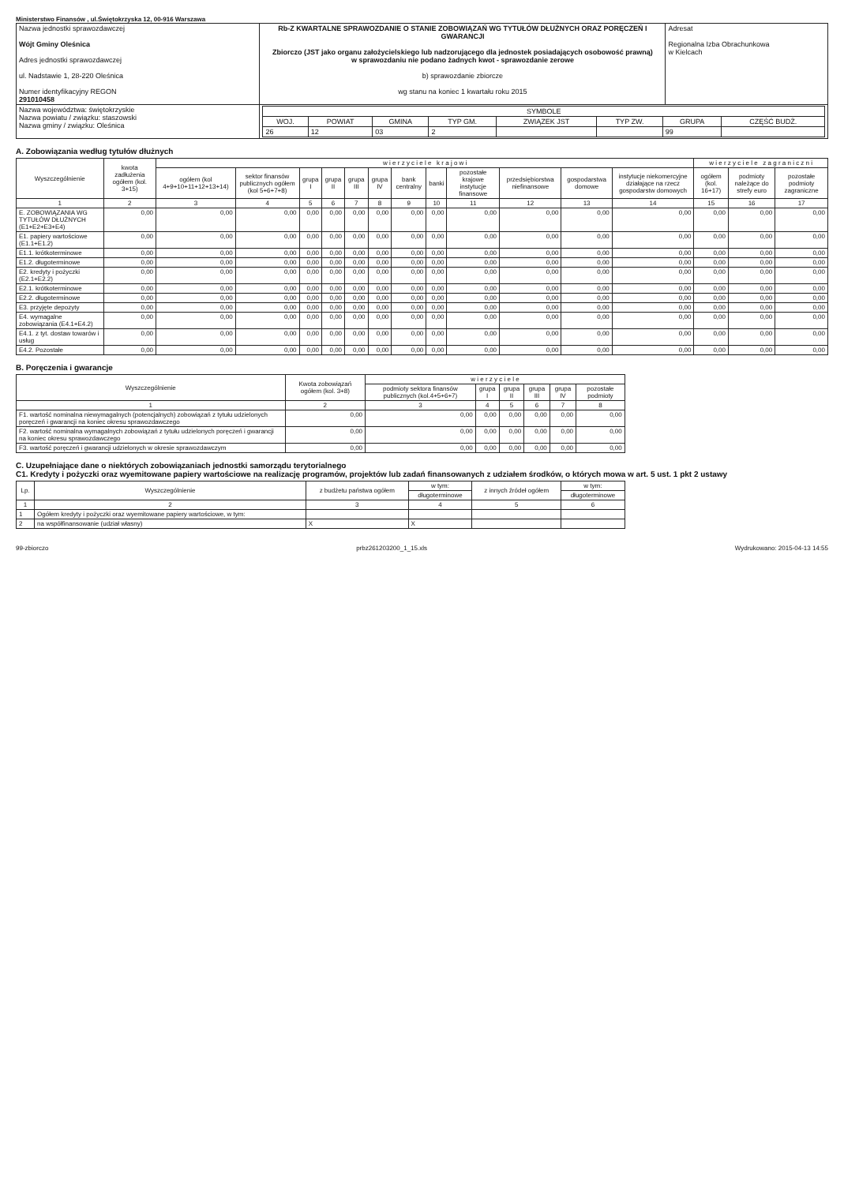Ministerstwo Finansów , ul.Świętokrzyska 12, 00-916 Warszawa
| Nazwa jednostki sprawozdawczej Wójt Gminy Oleśnica Adres jednostki sprawozdawczej ul. Nadstawie 1, 28-220 Oleśnica Numer identyfikacyjny REGON 29101045​8 | Rb-Z KWARTALNE SPRAWOZDANIE O STANIE ZOBOWIĄZAŃ WG TYTUŁÓW DŁUŻNYCH ORAZ PORĘCZEŃ I GWARANCJI Zbiorczo (JST jako organu założycielskiego lub nadzorującego dla jednostek posiadających osobowość prawną) w sprawozdaniu nie podano żadnych kwot - sprawozdanie zerowe b) sprawozdanie zbiorcze wg stanu na koniec 1 kwartału roku 2015 | Adresat Regionalna Izba Obrachunkowa w Kielcach |
| Nazwa województwa: świętokrzyskie Nazwa powiatu / związku: staszowski Nazwa gminy / związku: Oleśnica | / SYMBOLE / / / / / / / / / --- / --- / --- / --- / --- / --- / --- / --- / / WOJ. / POWIAT / GMINA / TYP GM. / ZWIĄZEK JST / TYP ZW. / GRUPA / CZĘŚĆ BUDŻ. / / 26 / 12 / 03 / 2 / / / 99 / / | |
A. Zobowiązania według tytułów dłużnych
| Wyszczególnienie | kwota zadłużenia ogółem (kol. 3+15) | w i e r z y c i e l e k r a j o w i | | | | | | | | | | | | w i e r z y c i e l e z a g r a n i c z n i | | |
| --- | --- | --- | --- | --- | --- | --- | --- | --- | --- | --- | --- | --- | --- | --- | --- | --- |
| | | ogółem (kol 4+9+10+11+12+13+14) | sektor finansów publicznych ogółem (kol 5+6+7+8) | grupa I | grupa II | grupa III | grupa IV | bank centralny | banki | pozostałe krajowe instytucje finansowe | przedsiębiorstwa niefinansowe | gospodarstwa domowe | instytucje niekomercyjne działające na rzecz gospodarstw domowych | ogółem (kol. 16+17) | podmioty należące do strefy euro | pozostałe podmioty zagraniczne |
| 1 | 2 | 3 | 4 | 5 | 6 | 7 | 8 | 9 | 10 | 11 | 12 | 13 | 14 | 15 | 16 | 17 |
| E. ZOBOWIĄZANIA WG TYTUŁÓW DŁUŻNYCH (E1+E2+E3+E4) | 0,00 | 0,00 | 0,00 | 0,00 | 0,00 | 0,00 | 0,00 | 0,00 | 0,00 | 0,00 | 0,00 | 0,00 | 0,00 | 0,00 | 0,00 | 0,00 |
| E1. papiery wartościowe (E1.1+E1.2) | 0,00 | 0,00 | 0,00 | 0,00 | 0,00 | 0,00 | 0,00 | 0,00 | 0,00 | 0,00 | 0,00 | 0,00 | 0,00 | 0,00 | 0,00 | 0,00 |
| E1.1. krótkoterminowe | 0,00 | 0,00 | 0,00 | 0,00 | 0,00 | 0,00 | 0,00 | 0,00 | 0,00 | 0,00 | 0,00 | 0,00 | 0,00 | 0,00 | 0,00 | 0,00 |
| E1.2. długoterminowe | 0,00 | 0,00 | 0,00 | 0,00 | 0,00 | 0,00 | 0,00 | 0,00 | 0,00 | 0,00 | 0,00 | 0,00 | 0,00 | 0,00 | 0,00 | 0,00 |
| E2. kredyty i pożyczki (E2.1+E2.2) | 0,00 | 0,00 | 0,00 | 0,00 | 0,00 | 0,00 | 0,00 | 0,00 | 0,00 | 0,00 | 0,00 | 0,00 | 0,00 | 0,00 | 0,00 | 0,00 |
| E2.1. krótkoterminowe | 0,00 | 0,00 | 0,00 | 0,00 | 0,00 | 0,00 | 0,00 | 0,00 | 0,00 | 0,00 | 0,00 | 0,00 | 0,00 | 0,00 | 0,00 | 0,00 |
| E2.2. długoterminowe | 0,00 | 0,00 | 0,00 | 0,00 | 0,00 | 0,00 | 0,00 | 0,00 | 0,00 | 0,00 | 0,00 | 0,00 | 0,00 | 0,00 | 0,00 | 0,00 |
| E3. przyjęte depozyty | 0,00 | 0,00 | 0,00 | 0,00 | 0,00 | 0,00 | 0,00 | 0,00 | 0,00 | 0,00 | 0,00 | 0,00 | 0,00 | 0,00 | 0,00 | 0,00 |
| E4. wymagalne zobowiązania (E4.1+E4.2) | 0,00 | 0,00 | 0,00 | 0,00 | 0,00 | 0,00 | 0,00 | 0,00 | 0,00 | 0,00 | 0,00 | 0,00 | 0,00 | 0,00 | 0,00 | 0,00 |
| E4.1. z tyt. dostaw towarów i usług | 0,00 | 0,00 | 0,00 | 0,00 | 0,00 | 0,00 | 0,00 | 0,00 | 0,00 | 0,00 | 0,00 | 0,00 | 0,00 | 0,00 | 0,00 | 0,00 |
| E4.2. Pozostałe | 0,00 | 0,00 | 0,00 | 0,00 | 0,00 | 0,00 | 0,00 | 0,00 | 0,00 | 0,00 | 0,00 | 0,00 | 0,00 | 0,00 | 0,00 | 0,00 |
B. Poręczenia i gwarancje
| Wyszczególnienie | Kwota zobowiązań ogółem (kol. 3+8) | w i e r z y c i e l e | | | | | |
| --- | --- | --- | --- | --- | --- | --- | --- |
| | | podmioty sektora finansów publicznych (kol.4+5+6+7) | grupa I | grupa II | grupa III | grupa IV | pozostałe podmioty |
| 1 | 2 | 3 | 4 | 5 | 6 | 7 | 8 |
| F1. wartość nominalna niewymagalnych (potencjalnych) zobowiązań z tytułu udzielonych poręczeń i gwarancji na koniec okresu sprawozdawczego | 0,00 | 0,00 | 0,00 | 0,00 | 0,00 | 0,00 | 0,00 |
| F2. wartość nominalna wymagalnych zobowiązań z tytułu udzielonych poręczeń i gwarancji na koniec okresu sprawozdawczego | 0,00 | 0,00 | 0,00 | 0,00 | 0,00 | 0,00 | 0,00 |
| F3. wartość poręczeń i gwarancji udzielonych w okresie sprawozdawczym | 0,00 | 0,00 | 0,00 | 0,00 | 0,00 | 0,00 | 0,00 |
C. Uzupełniające dane o niektórych zobowiązaniach jednostki samorządu terytorialnego
C1. Kredyty i pożyczki oraz wyemitowane papiery wartościowe na realizację programów, projektów lub zadań finansowanych z udziałem środków, o których mowa w art. 5 ust. 1 pkt 2 ustawy
| Lp. | Wyszczególnienie | z budżetu państwa ogółem | w tym: | z innych źródeł ogółem | w tym: |
| --- | --- | --- | --- | --- | --- |
| | | | długoterminowe | | długoterminowe |
| 1 | 2 | 3 | 4 | 5 | 6 |
| 1 | Ogółem kredyty i pożyczki oraz wyemitowane papiery wartościowe, w tym: | | | | |
| 2 | na współfinansowanie (udział własny) | X | X | | |
99-zbiorczo prbz261203200_1_15.xls Wydrukowano: 2015-04-13 14:55